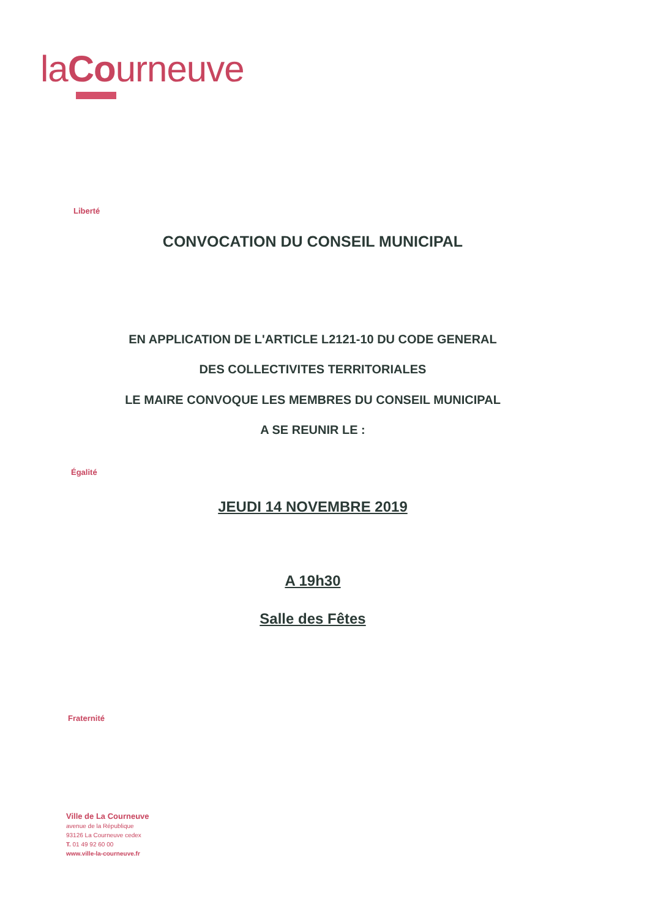laCourneuve
Liberté
CONVOCATION DU CONSEIL MUNICIPAL
EN APPLICATION DE L'ARTICLE L2121-10 DU CODE GENERAL
DES COLLECTIVITES TERRITORIALES
LE MAIRE CONVOQUE LES MEMBRES DU CONSEIL MUNICIPAL
A SE REUNIR LE :
Égalité
JEUDI 14 NOVEMBRE 2019
A 19h30
Salle des Fêtes
Fraternité
Ville de La Courneuve
avenue de la République
93126 La Courneuve cedex
T. 01 49 92 60 00
www.ville-la-courneuve.fr